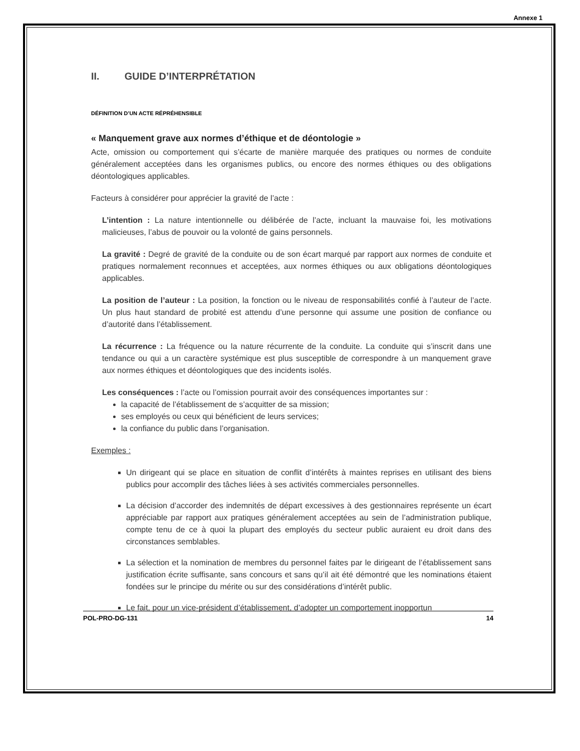Annexe 1
II. GUIDE D’INTERPRÉTATION
DÉFINITION D’UN ACTE RÉPRÉHENSIBLE
« Manquement grave aux normes d’éthique et de déontologie »
Acte, omission ou comportement qui s’écarte de manière marquée des pratiques ou normes de conduite généralement acceptées dans les organismes publics, ou encore des normes éthiques ou des obligations déontologiques applicables.
Facteurs à considérer pour apprécier la gravité de l’acte :
L’intention : La nature intentionnelle ou délibérée de l’acte, incluant la mauvaise foi, les motivations malicieuses, l’abus de pouvoir ou la volonté de gains personnels.
La gravité : Degré de gravité de la conduite ou de son écart marqué par rapport aux normes de conduite et pratiques normalement reconnues et acceptées, aux normes éthiques ou aux obligations déontologiques applicables.
La position de l’auteur : La position, la fonction ou le niveau de responsabilités confié à l’auteur de l’acte. Un plus haut standard de probité est attendu d’une personne qui assume une position de confiance ou d’autorité dans l’établissement.
La récurrence : La fréquence ou la nature récurrente de la conduite. La conduite qui s’inscrit dans une tendance ou qui a un caractère systémique est plus susceptible de correspondre à un manquement grave aux normes éthiques et déontologiques que des incidents isolés.
Les conséquences : l’acte ou l’omission pourrait avoir des conséquences importantes sur :
la capacité de l’établissement de s’acquitter de sa mission;
ses employés ou ceux qui bénéficient de leurs services;
la confiance du public dans l’organisation.
Exemples :
Un dirigeant qui se place en situation de conflit d’intérêts à maintes reprises en utilisant des biens publics pour accomplir des tâches liées à ses activités commerciales personnelles.
La décision d’accorder des indemnités de départ excessives à des gestionnaires représente un écart appréciable par rapport aux pratiques généralement acceptées au sein de l’administration publique, compte tenu de ce à quoi la plupart des employés du secteur public auraient eu droit dans des circonstances semblables.
La sélection et la nomination de membres du personnel faites par le dirigeant de l’établissement sans justification écrite suffisante, sans concours et sans qu’il ait été démontré que les nominations étaient fondées sur le principe du mérite ou sur des considérations d’intérêt public.
Le fait, pour un vice-président d’établissement, d’adopter un comportement inopportun
POL-PRO-DG-131 14